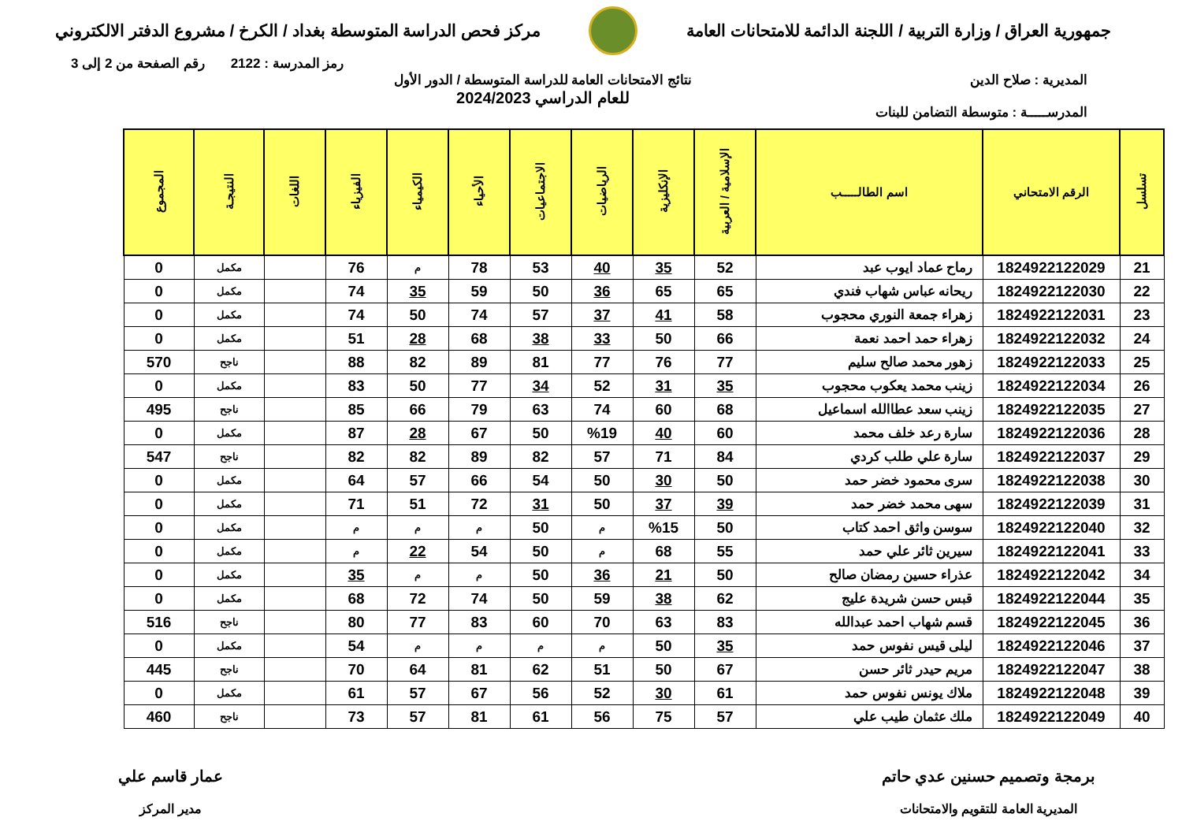جمهورية العراق / وزارة التربية / اللجنة الدائمة للامتحانات العامة
مركز فحص الدراسة المتوسطة بغداد / الكرخ / مشروع الدفتر الالكتروني
رمز المدرسة : 2122 رقم الصفحة من 2 إلى 3
المديرية : صلاح الدين
المدرســـــة : متوسطة التضامن للبنات
نتائج الامتحانات العامة للدراسة المتوسطة / الدور الأول
للعام الدراسي 2024/2023
| تسلسل | الرقم الامتحاني | اسم الطالـــــب | الإسلامية / العربية | الإنكليزية | الرياضيات | الاجتماعيات | الأحياء | الكيمياء | الفيزياء | اللغات | النتيجـة | المجموع |
| --- | --- | --- | --- | --- | --- | --- | --- | --- | --- | --- | --- | --- |
| 21 | 1824922122029 | رماح عماد ايوب عبد | 52 | 35 | 40 | 53 | 78 | م | 76 | | مكمل | 0 |
| 22 | 1824922122030 | ريحانه عباس شهاب فندي | 65 | 65 | 36 | 50 | 59 | 35 | 74 | | مكمل | 0 |
| 23 | 1824922122031 | زهراء جمعة النوري محجوب | 58 | 41 | 37 | 57 | 74 | 50 | 74 | | مكمل | 0 |
| 24 | 1824922122032 | زهراء حمد احمد نعمة | 66 | 50 | 33 | 38 | 68 | 28 | 51 | | مكمل | 0 |
| 25 | 1824922122033 | زهور محمد صالح سليم | 77 | 76 | 77 | 81 | 89 | 82 | 88 | | ناجح | 570 |
| 26 | 1824922122034 | زينب محمد يعكوب محجوب | 35 | 31 | 52 | 34 | 77 | 50 | 83 | | مكمل | 0 |
| 27 | 1824922122035 | زينب سعد عطاالله اسماعيل | 68 | 60 | 74 | 63 | 79 | 66 | 85 | | ناجح | 495 |
| 28 | 1824922122036 | سارة رعد خلف محمد | 60 | 40 | %19 | 50 | 67 | 28 | 87 | | مكمل | 0 |
| 29 | 1824922122037 | سارة علي طلب كردي | 84 | 71 | 57 | 82 | 89 | 82 | 82 | | ناجح | 547 |
| 30 | 1824922122038 | سرى محمود خضر حمد | 50 | 30 | 50 | 54 | 66 | 57 | 64 | | مكمل | 0 |
| 31 | 1824922122039 | سهى محمد خضر حمد | 39 | 37 | 50 | 31 | 72 | 51 | 71 | | مكمل | 0 |
| 32 | 1824922122040 | سوسن واثق احمد كتاب | 50 | %15 | م | 50 | م | م | م | | مكمل | 0 |
| 33 | 1824922122041 | سيرين ثائر علي حمد | 55 | 68 | م | 50 | 54 | 22 | م | | مكمل | 0 |
| 34 | 1824922122042 | عذراء حسين رمضان صالح | 50 | 21 | 36 | 50 | م | م | 35 | | مكمل | 0 |
| 35 | 1824922122044 | قبس حسن شريدة عليج | 62 | 38 | 59 | 50 | 74 | 72 | 68 | | مكمل | 0 |
| 36 | 1824922122045 | قسم شهاب احمد عبدالله | 83 | 63 | 70 | 60 | 83 | 77 | 80 | | ناجح | 516 |
| 37 | 1824922122046 | ليلى قيس نفوس حمد | 35 | 50 | م | م | م | م | 54 | | مكمل | 0 |
| 38 | 1824922122047 | مريم حيدر ثائر حسن | 67 | 50 | 51 | 62 | 81 | 64 | 70 | | ناجح | 445 |
| 39 | 1824922122048 | ملاك يونس نفوس حمد | 61 | 30 | 52 | 56 | 67 | 57 | 61 | | مكمل | 0 |
| 40 | 1824922122049 | ملك عثمان طيب علي | 57 | 75 | 56 | 61 | 81 | 57 | 73 | | ناجح | 460 |
برمجة وتصميم حسنين عدي حاتم
المديرية العامة للتقويم والامتحانات
عمار قاسم علي
مدير المركز